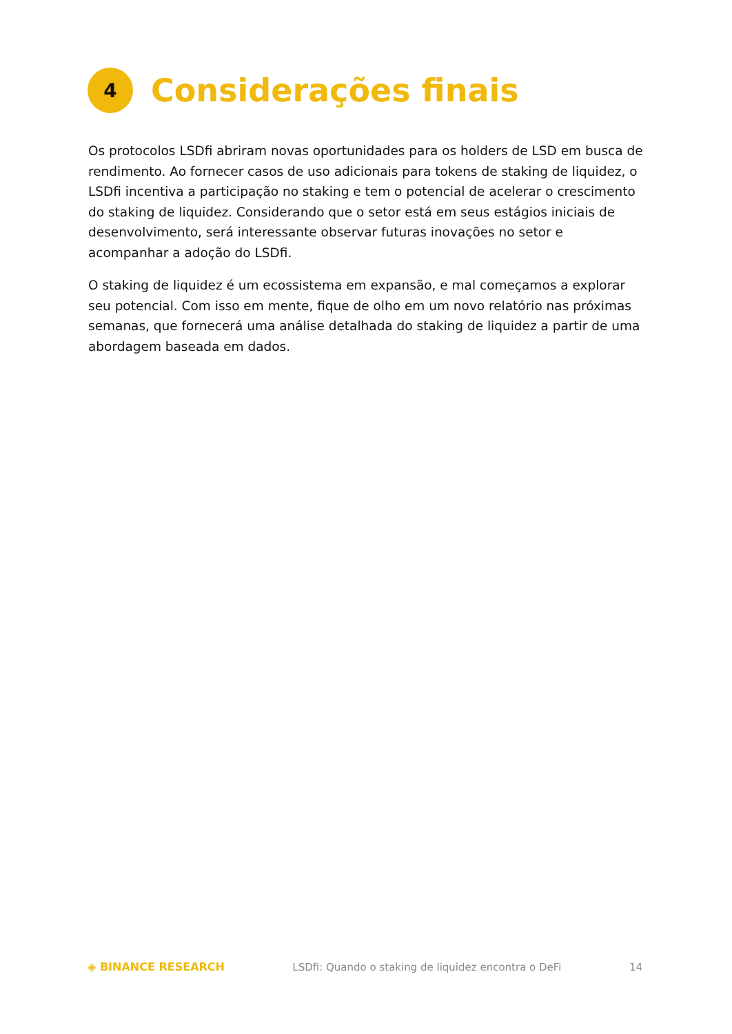4
Considerações finais
Os protocolos LSDfi abriram novas oportunidades para os holders de LSD em busca de rendimento. Ao fornecer casos de uso adicionais para tokens de staking de liquidez, o LSDfi incentiva a participação no staking e tem o potencial de acelerar o crescimento do staking de liquidez. Considerando que o setor está em seus estágios iniciais de desenvolvimento, será interessante observar futuras inovações no setor e acompanhar a adoção do LSDfi.
O staking de liquidez é um ecossistema em expansão, e mal começamos a explorar seu potencial. Com isso em mente, fique de olho em um novo relatório nas próximas semanas, que fornecerá uma análise detalhada do staking de liquidez a partir de uma abordagem baseada em dados.
◈ BINANCE RESEARCH LSDfi: Quando o staking de liquidez encontra o DeFi 14